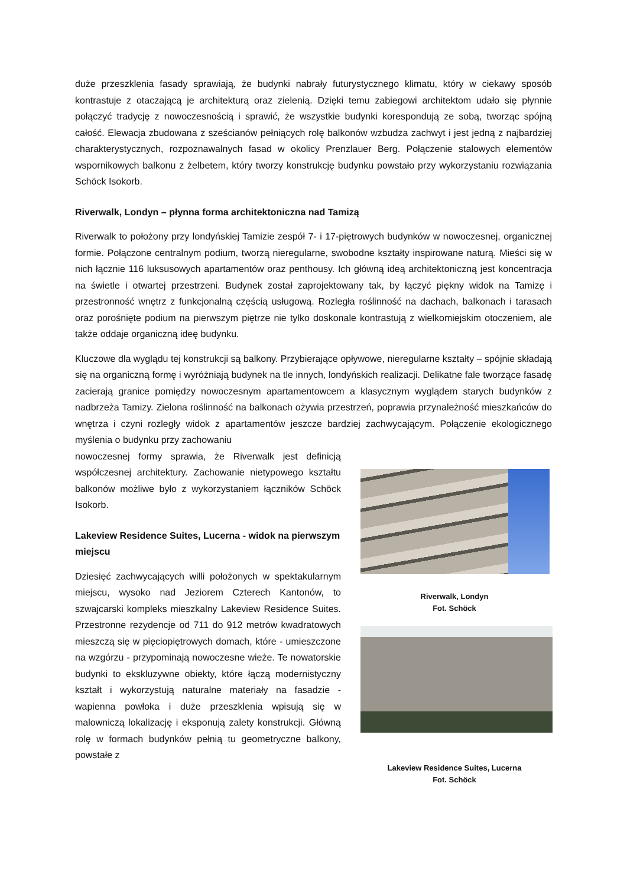duże przeszklenia fasady sprawiają, że budynki nabrały futurystycznego klimatu, który w ciekawy sposób kontrastuje z otaczającą je architekturą oraz zielenią. Dzięki temu zabiegowi architektom udało się płynnie połączyć tradycję z nowoczesnością i sprawić, że wszystkie budynki korespondują ze sobą, tworząc spójną całość. Elewacja zbudowana z sześcianów pełniących rolę balkonów wzbudza zachwyt i jest jedną z najbardziej charakterystycznych, rozpoznawalnych fasad w okolicy Prenzlauer Berg. Połączenie stalowych elementów wspornikowych balkonu z żelbetem, który tworzy konstrukcję budynku powstało przy wykorzystaniu rozwiązania Schöck Isokorb.
Riverwalk, Londyn – płynna forma architektoniczna nad Tamizą
Riverwalk to położony przy londyńskiej Tamizie zespół 7- i 17-piętrowych budynków w nowoczesnej, organicznej formie. Połączone centralnym podium, tworzą nieregularne, swobodne kształty inspirowane naturą. Mieści się w nich łącznie 116 luksusowych apartamentów oraz penthousy. Ich główną ideą architektoniczną jest koncentracja na świetle i otwartej przestrzeni. Budynek został zaprojektowany tak, by łączyć piękny widok na Tamizę i przestronność wnętrz z funkcjonalną częścią usługową. Rozległa roślinność na dachach, balkonach i tarasach oraz porośnięte podium na pierwszym piętrze nie tylko doskonale kontrastują z wielkomiejskim otoczeniem, ale także oddaje organiczną ideę budynku.
Kluczowe dla wyglądu tej konstrukcji są balkony. Przybierające opływowe, nieregularne kształty – spójnie składają się na organiczną formę i wyróżniają budynek na tle innych, londyńskich realizacji. Delikatne fale tworzące fasadę zacierają granice pomiędzy nowoczesnym apartamentowcem a klasycznym wyglądem starych budynków z nadbrzeża Tamizy. Zielona roślinność na balkonach ożywia przestrzeń, poprawia przynależność mieszkańców do wnętrza i czyni rozległy widok z apartamentów jeszcze bardziej zachwycającym. Połączenie ekologicznego myślenia o budynku przy zachowaniu
nowoczesnej formy sprawia, że Riverwalk jest definicją współczesnej architektury. Zachowanie nietypowego kształtu balkonów możliwe było z wykorzystaniem łączników Schöck Isokorb.
Lakeview Residence Suites, Lucerna - widok na pierwszym miejscu
Dziesięć zachwycających willi położonych w spektakularnym miejscu, wysoko nad Jeziorem Czterech Kantonów, to szwajcarski kompleks mieszkalny Lakeview Residence Suites. Przestronne rezydencje od 711 do 912 metrów kwadratowych mieszczą się w pięciopiętrowych domach, które - umieszczone na wzgórzu - przypominają nowoczesne wieże. Te nowatorskie budynki to ekskluzywne obiekty, które łączą modernistyczny kształt i wykorzystują naturalne materiały na fasadzie - wapienna powłoka i duże przeszklenia wpisują się w malowniczą lokalizację i eksponują zalety konstrukcji. Główną rolę w formach budynków pełnią tu geometryczne balkony, powstałe z
Riverwalk, Londyn
Fot. Schöck
Lakeview Residence Suites, Lucerna
Fot. Schöck